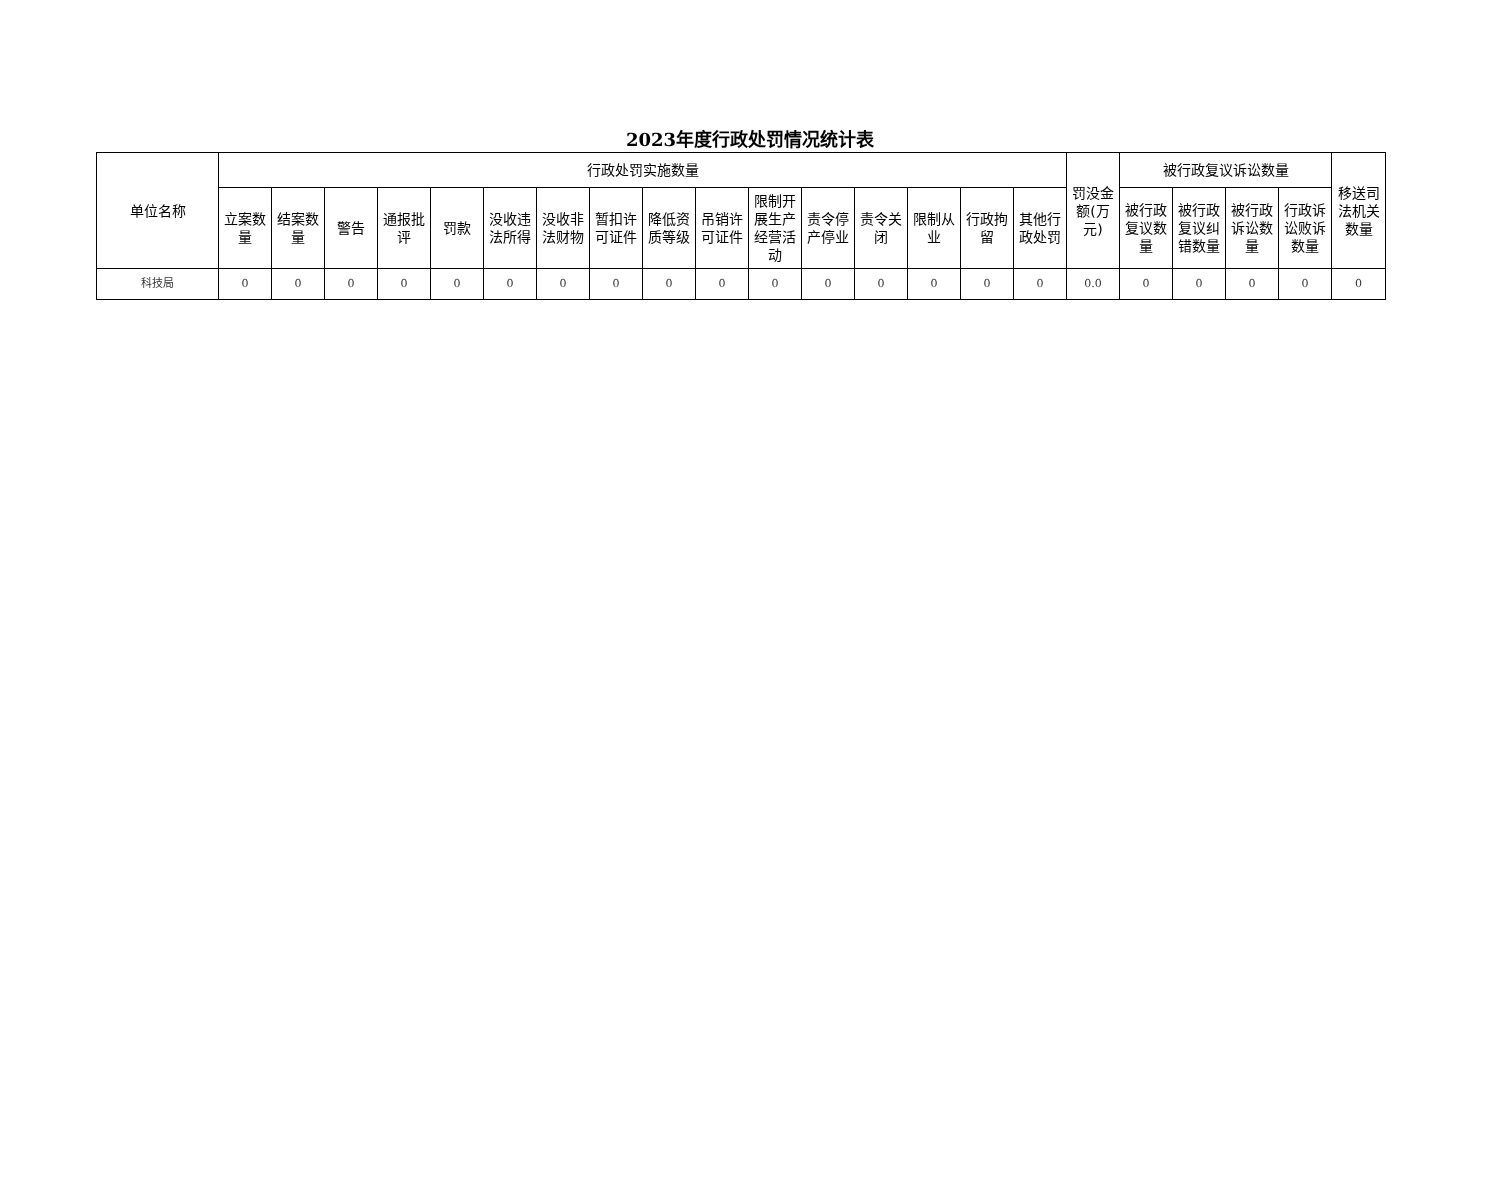2023年度行政处罚情况统计表
| 单位名称 | 行政处罚实施数量 | | | | | | | | | | | | | | | | 罚没金额(万元) | 被行政复议诉讼数量 | | | | 移送司法机关数量 |
| --- | --- | --- | --- | --- | --- | --- | --- | --- | --- | --- | --- | --- | --- | --- | --- | --- | --- | --- | --- | --- | --- | --- |
| | 立案数量 | 结案数量 | 警告 | 通报批评 | 罚款 | 没收违法所得 | 没收非法财物 | 暂扣许可证件 | 降低资质等级 | 吊销许可证件 | 限制开展生产经营活动 | 责令停产停业 | 责令关闭 | 限制从业 | 行政拘留 | 其他行政处罚 | | 被行政复议数量 | 被行政复议纠错数量 | 被行政诉讼数量 | 行政诉讼败诉数量 | |
| 科技局 | 0 | 0 | 0 | 0 | 0 | 0 | 0 | 0 | 0 | 0 | 0 | 0 | 0 | 0 | 0 | 0 | 0.0 | 0 | 0 | 0 | 0 | 0 |